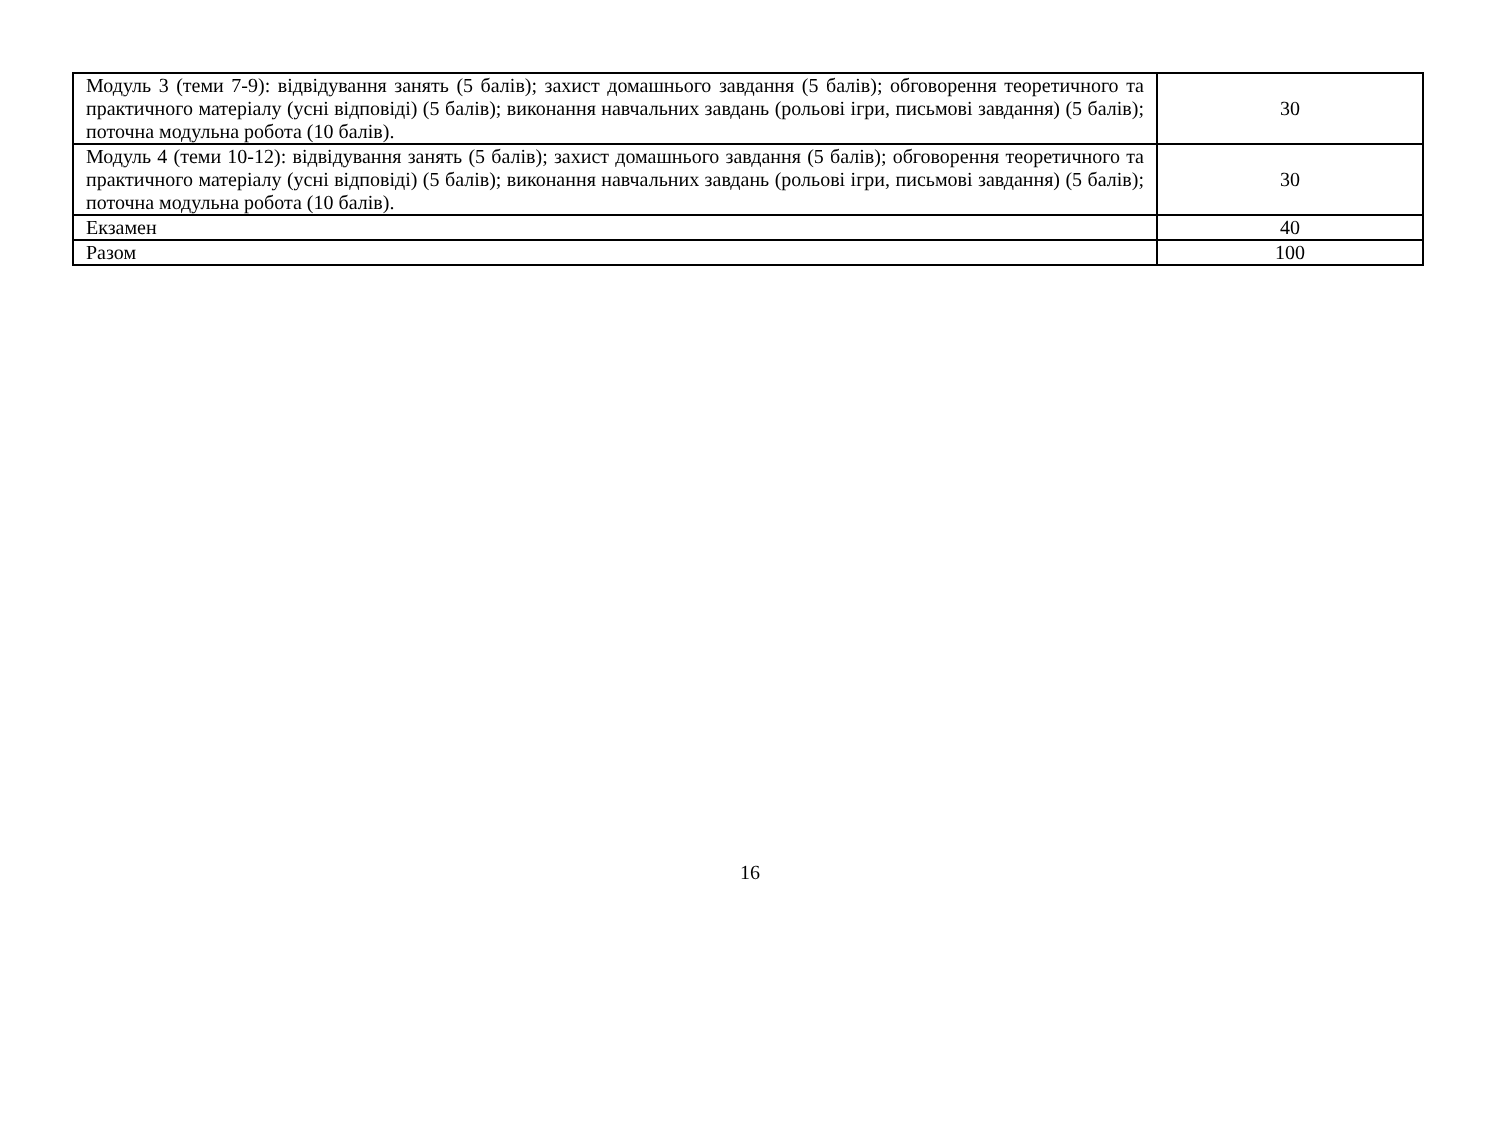| Модуль 3 (теми 7-9): відвідування занять (5 балів); захист домашнього завдання (5 балів); обговорення теоретичного та практичного матеріалу (усні відповіді) (5 балів); виконання навчальних завдань (рольові ігри, письмові завдання) (5 балів); поточна модульна робота (10 балів). | 30 |
| Модуль 4 (теми 10-12): відвідування занять (5 балів); захист домашнього завдання (5 балів); обговорення теоретичного та практичного матеріалу (усні відповіді) (5 балів); виконання навчальних завдань (рольові ігри, письмові завдання) (5 балів); поточна модульна робота (10 балів). | 30 |
| Екзамен | 40 |
| Разом | 100 |
16